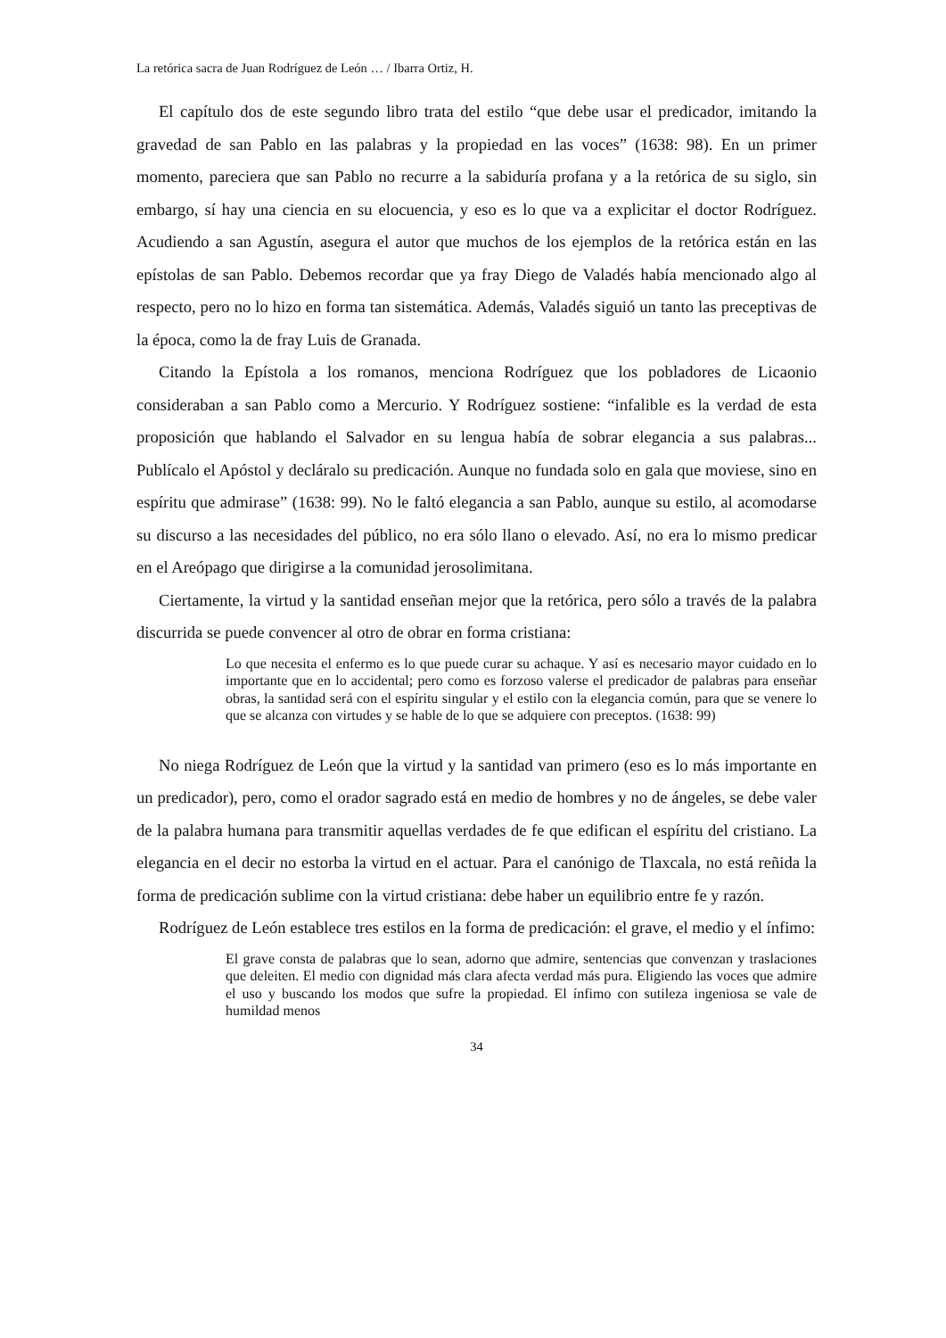La retórica sacra de Juan Rodríguez de León … / Ibarra Ortiz, H.
El capítulo dos de este segundo libro trata del estilo “que debe usar el predicador, imitando la gravedad de san Pablo en las palabras y la propiedad en las voces” (1638: 98). En un primer momento, pareciera que san Pablo no recurre a la sabiduría profana y a la retórica de su siglo, sin embargo, sí hay una ciencia en su elocuencia, y eso es lo que va a explicitar el doctor Rodríguez. Acudiendo a san Agustín, asegura el autor que muchos de los ejemplos de la retórica están en las epístolas de san Pablo. Debemos recordar que ya fray Diego de Valadés había mencionado algo al respecto, pero no lo hizo en forma tan sistemática. Además, Valadés siguió un tanto las preceptivas de la época, como la de fray Luis de Granada.
Citando la Epístola a los romanos, menciona Rodríguez que los pobladores de Licaonio consideraban a san Pablo como a Mercurio. Y Rodríguez sostiene: “infalible es la verdad de esta proposición que hablando el Salvador en su lengua había de sobrar elegancia a sus palabras... Publícalo el Apóstol y decláralo su predicación. Aunque no fundada solo en gala que moviese, sino en espíritu que admirase” (1638: 99). No le faltó elegancia a san Pablo, aunque su estilo, al acomodarse su discurso a las necesidades del público, no era sólo llano o elevado. Así, no era lo mismo predicar en el Areópago que dirigirse a la comunidad jerosolimitana.
Ciertamente, la virtud y la santidad enseñan mejor que la retórica, pero sólo a través de la palabra discurrida se puede convencer al otro de obrar en forma cristiana:
Lo que necesita el enfermo es lo que puede curar su achaque. Y así es necesario mayor cuidado en lo importante que en lo accidental; pero como es forzoso valerse el predicador de palabras para enseñar obras, la santidad será con el espíritu singular y el estilo con la elegancia común, para que se venere lo que se alcanza con virtudes y se hable de lo que se adquiere con preceptos. (1638: 99)
No niega Rodríguez de León que la virtud y la santidad van primero (eso es lo más importante en un predicador), pero, como el orador sagrado está en medio de hombres y no de ángeles, se debe valer de la palabra humana para transmitir aquellas verdades de fe que edifican el espíritu del cristiano. La elegancia en el decir no estorba la virtud en el actuar. Para el canónigo de Tlaxcala, no está reñida la forma de predicación sublime con la virtud cristiana: debe haber un equilibrio entre fe y razón.
Rodríguez de León establece tres estilos en la forma de predicación: el grave, el medio y el ínfimo:
El grave consta de palabras que lo sean, adorno que admire, sentencias que convenzan y traslaciones que deleiten. El medio con dignidad más clara afecta verdad más pura. Eligiendo las voces que admire el uso y buscando los modos que sufre la propiedad. El ínfimo con sutileza ingeniosa se vale de humildad menos
34